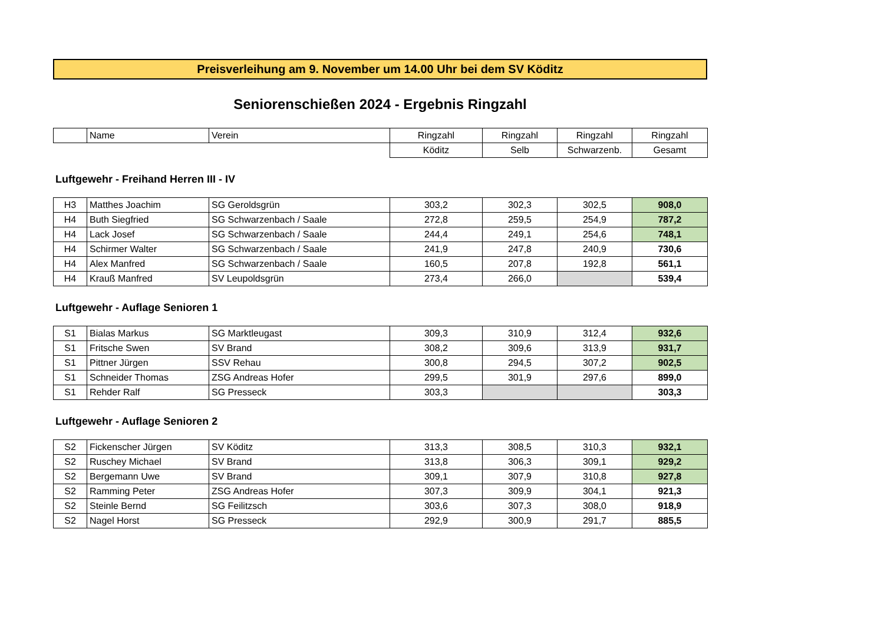Preisverleihung am 9. November um 14.00 Uhr bei dem SV Köditz
Seniorenschießen 2024 - Ergebnis Ringzahl
| | Name | Verein | Ringzahl | Ringzahl | Ringzahl | Ringzahl |
| --- | --- | --- | --- | --- | --- | --- |
| | | | Köditz | Selb | Schwarzenb. | Gesamt |
Luftgewehr - Freihand Herren III - IV
| H3 | Matthes Joachim | SG Geroldsgrün | 303,2 | 302,3 | 302,5 | 908,0 |
| H4 | Buth Siegfried | SG Schwarzenbach / Saale | 272,8 | 259,5 | 254,9 | 787,2 |
| H4 | Lack Josef | SG Schwarzenbach / Saale | 244,4 | 249,1 | 254,6 | 748,1 |
| H4 | Schirmer Walter | SG Schwarzenbach / Saale | 241,9 | 247,8 | 240,9 | 730,6 |
| H4 | Alex Manfred | SG Schwarzenbach / Saale | 160,5 | 207,8 | 192,8 | 561,1 |
| H4 | Krauß Manfred | SV Leupoldsgrün | 273,4 | 266,0 | | 539,4 |
Luftgewehr - Auflage Senioren 1
| S1 | Bialas Markus | SG Marktleugast | 309,3 | 310,9 | 312,4 | 932,6 |
| S1 | Fritsche Swen | SV Brand | 308,2 | 309,6 | 313,9 | 931,7 |
| S1 | Pittner Jürgen | SSV Rehau | 300,8 | 294,5 | 307,2 | 902,5 |
| S1 | Schneider Thomas | ZSG Andreas Hofer | 299,5 | 301,9 | 297,6 | 899,0 |
| S1 | Rehder Ralf | SG Presseck | 303,3 | | | 303,3 |
Luftgewehr - Auflage Senioren 2
| S2 | Fickenscher Jürgen | SV Köditz | 313,3 | 308,5 | 310,3 | 932,1 |
| S2 | Ruschey Michael | SV Brand | 313,8 | 306,3 | 309,1 | 929,2 |
| S2 | Bergemann Uwe | SV Brand | 309,1 | 307,9 | 310,8 | 927,8 |
| S2 | Ramming Peter | ZSG Andreas Hofer | 307,3 | 309,9 | 304,1 | 921,3 |
| S2 | Steinle Bernd | SG Feilitzsch | 303,6 | 307,3 | 308,0 | 918,9 |
| S2 | Nagel Horst | SG Presseck | 292,9 | 300,9 | 291,7 | 885,5 |